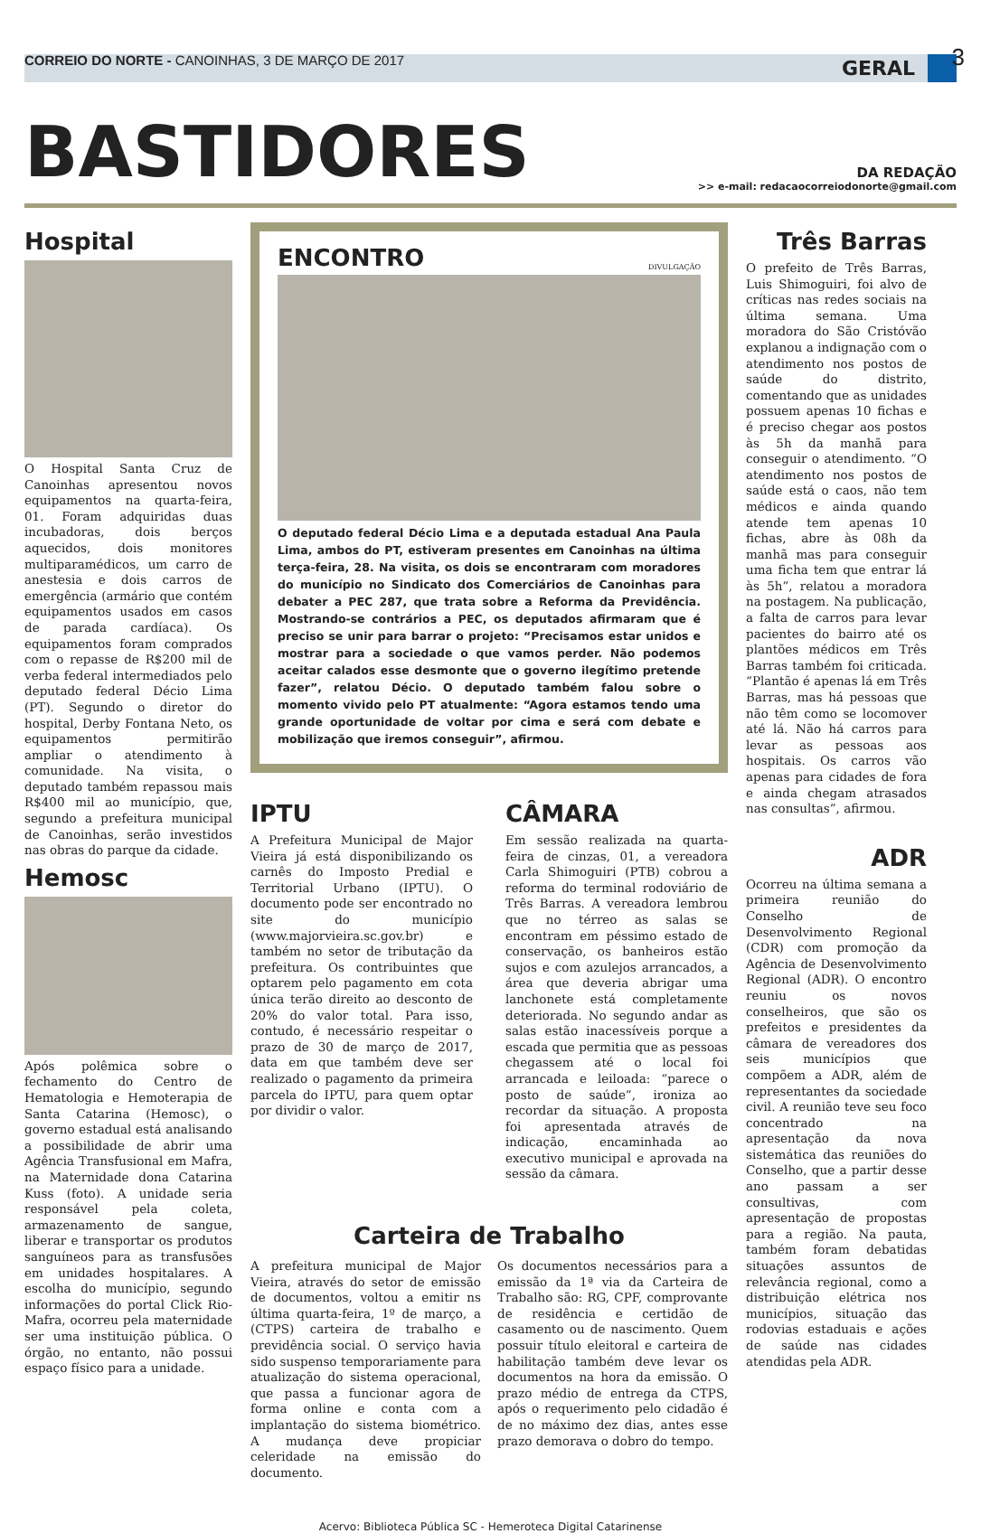CORREIO DO NORTE - CANOINHAS, 3 DE MARÇO DE 2017 3
GERAL
BASTIDORES
DA REDAÇÃO
>> e-mail: redacaocorreiodonorte@gmail.com
Hospital
O Hospital Santa Cruz de Canoinhas apresentou novos equipamentos na quarta-feira, 01. Foram adquiridas duas incubadoras, dois berços aquecidos, dois monitores multiparamédicos, um carro de anestesia e dois carros de emergência (armário que contém equipamentos usados em casos de parada cardíaca). Os equipamentos foram comprados com o repasse de R$200 mil de verba federal intermediados pelo deputado federal Décio Lima (PT). Segundo o diretor do hospital, Derby Fontana Neto, os equipamentos permitirão ampliar o atendimento à comunidade. Na visita, o deputado também repassou mais R$400 mil ao município, que, segundo a prefeitura municipal de Canoinhas, serão investidos nas obras do parque da cidade.
Hemosc
Após polêmica sobre o fechamento do Centro de Hematologia e Hemoterapia de Santa Catarina (Hemosc), o governo estadual está analisando a possibilidade de abrir uma Agência Transfusional em Mafra, na Maternidade dona Catarina Kuss (foto). A unidade seria responsável pela coleta, armazenamento de sangue, liberar e transportar os produtos sanguíneos para as transfusões em unidades hospitalares. A escolha do município, segundo informações do portal Click Rio-Mafra, ocorreu pela maternidade ser uma instituição pública. O órgão, no entanto, não possui espaço físico para a unidade.
ENCONTRO
DIVULGAÇÃO
O deputado federal Décio Lima e a deputada estadual Ana Paula Lima, ambos do PT, estiveram presentes em Canoinhas na última terça-feira, 28. Na visita, os dois se encontraram com moradores do município no Sindicato dos Comerciários de Canoinhas para debater a PEC 287, que trata sobre a Reforma da Previdência. Mostrando-se contrários a PEC, os deputados afirmaram que é preciso se unir para barrar o projeto: “Precisamos estar unidos e mostrar para a sociedade o que vamos perder. Não podemos aceitar calados esse desmonte que o governo ilegítimo pretende fazer”, relatou Décio. O deputado também falou sobre o momento vivido pelo PT atualmente: “Agora estamos tendo uma grande oportunidade de voltar por cima e será com debate e mobilização que iremos conseguir”, afirmou.
IPTU
A Prefeitura Municipal de Major Vieira já está disponibilizando os carnês do Imposto Predial e Territorial Urbano (IPTU). O documento pode ser encontrado no site do município (www.majorvieira.sc.gov.br) e também no setor de tributação da prefeitura. Os contribuintes que optarem pelo pagamento em cota única terão direito ao desconto de 20% do valor total. Para isso, contudo, é necessário respeitar o prazo de 30 de março de 2017, data em que também deve ser realizado o pagamento da primeira parcela do IPTU, para quem optar por dividir o valor.
CÂMARA
Em sessão realizada na quarta-feira de cinzas, 01, a vereadora Carla Shimoguiri (PTB) cobrou a reforma do terminal rodoviário de Três Barras. A vereadora lembrou que no térreo as salas se encontram em péssimo estado de conservação, os banheiros estão sujos e com azulejos arrancados, a área que deveria abrigar uma lanchonete está completamente deteriorada. No segundo andar as salas estão inacessíveis porque a escada que permitia que as pessoas chegassem até o local foi arrancada e leiloada: “parece o posto de saúde”, ironiza ao recordar da situação. A proposta foi apresentada através de indicação, encaminhada ao executivo municipal e aprovada na sessão da câmara.
Carteira de Trabalho
A prefeitura municipal de Major Vieira, através do setor de emissão de documentos, voltou a emitir ns última quarta-feira, 1º de março, a (CTPS) carteira de trabalho e previdência social. O serviço havia sido suspenso temporariamente para atualização do sistema operacional, que passa a funcionar agora de forma online e conta com a implantação do sistema biométrico. A mudança deve propiciar celeridade na emissão do documento.
Os documentos necessários para a emissão da 1ª via da Carteira de Trabalho são: RG, CPF, comprovante de residência e certidão de casamento ou de nascimento. Quem possuir título eleitoral e carteira de habilitação também deve levar os documentos na hora da emissão. O prazo médio de entrega da CTPS, após o requerimento pelo cidadão é de no máximo dez dias, antes esse prazo demorava o dobro do tempo.
Três Barras
O prefeito de Três Barras, Luis Shimoguiri, foi alvo de críticas nas redes sociais na última semana. Uma moradora do São Cristóvão explanou a indignação com o atendimento nos postos de saúde do distrito, comentando que as unidades possuem apenas 10 fichas e é preciso chegar aos postos às 5h da manhã para conseguir o atendimento. “O atendimento nos postos de saúde está o caos, não tem médicos e ainda quando atende tem apenas 10 fichas, abre às 08h da manhã mas para conseguir uma ficha tem que entrar lá às 5h”, relatou a moradora na postagem. Na publicação, a falta de carros para levar pacientes do bairro até os plantões médicos em Três Barras também foi criticada. “Plantão é apenas lá em Três Barras, mas há pessoas que não têm como se locomover até lá. Não há carros para levar as pessoas aos hospitais. Os carros vão apenas para cidades de fora e ainda chegam atrasados nas consultas”, afirmou.
ADR
Ocorreu na última semana a primeira reunião do Conselho de Desenvolvimento Regional (CDR) com promoção da Agência de Desenvolvimento Regional (ADR). O encontro reuniu os novos conselheiros, que são os prefeitos e presidentes da câmara de vereadores dos seis municípios que compõem a ADR, além de representantes da sociedade civil. A reunião teve seu foco concentrado na apresentação da nova sistemática das reuniões do Conselho, que a partir desse ano passam a ser consultivas, com apresentação de propostas para a região. Na pauta, também foram debatidas situações assuntos de relevância regional, como a distribuição elétrica nos municípios, situação das rodovias estaduais e ações de saúde nas cidades atendidas pela ADR.
Acervo: Biblioteca Pública SC - Hemeroteca Digital Catarinense